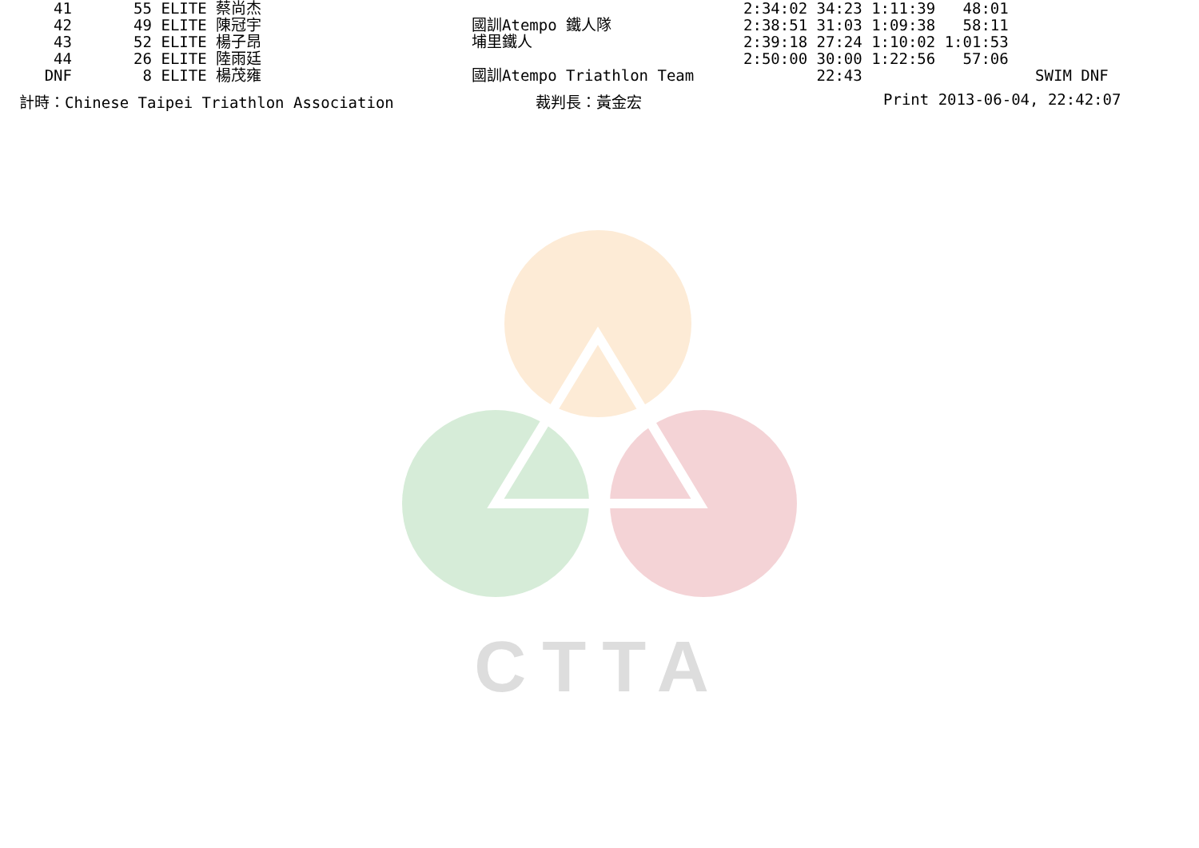| 41 | 55 | ELITE 蔡尚杰 | | 2:34:02 | 34:23 1:11:39 48:01 | |
| 42 | 49 | ELITE 陳冠宇 | 國訓Atempo 鐵人隊 | 2:38:51 | 31:03 1:09:38 58:11 | |
| 43 | 52 | ELITE 楊子昂 | 埔里鐵人 | 2:39:18 | 27:24 1:10:02 1:01:53 | |
| 44 | 26 | ELITE 陸雨廷 | | 2:50:00 | 30:00 1:22:56 57:06 | |
| DNF | 8 | ELITE 楊茂雍 | 國訓Atempo Triathlon Team | | 22:43 | SWIM DNF |
計時：Chinese Taipei Triathlon Association 裁判長：黃金宏 Print 2013-06-04, 22:42:07
CTTA